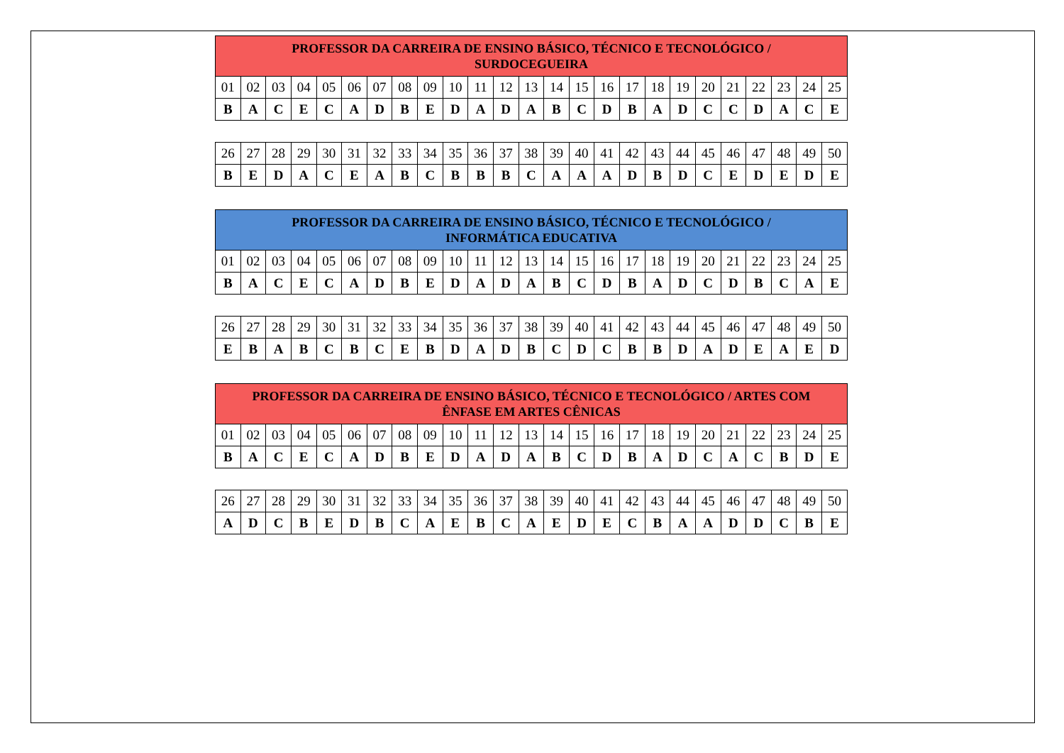| PROFESSOR DA CARREIRA DE ENSINO BÁSICO, TÉCNICO E TECNOLÓGICO / SURDOCEGUEIRA | | | | | | | | | | | | | | | | | | | | | | | | |
| --- | --- | --- | --- | --- | --- | --- | --- | --- | --- | --- | --- | --- | --- | --- | --- | --- | --- | --- | --- | --- | --- | --- | --- | --- |
| 01 | 02 | 03 | 04 | 05 | 06 | 07 | 08 | 09 | 10 | 11 | 12 | 13 | 14 | 15 | 16 | 17 | 18 | 19 | 20 | 21 | 22 | 23 | 24 | 25 |
| B | A | C | E | C | A | D | B | E | D | A | D | A | B | C | D | B | A | D | C | C | D | A | C | E |
| 26 | 27 | 28 | 29 | 30 | 31 | 32 | 33 | 34 | 35 | 36 | 37 | 38 | 39 | 40 | 41 | 42 | 43 | 44 | 45 | 46 | 47 | 48 | 49 | 50 |
| B | E | D | A | C | E | A | B | C | B | B | B | C | A | A | A | D | B | D | C | E | D | E | D | E |
| PROFESSOR DA CARREIRA DE ENSINO BÁSICO, TÉCNICO E TECNOLÓGICO / INFORMÁTICA EDUCATIVA | | | | | | | | | | | | | | | | | | | | | | | | |
| --- | --- | --- | --- | --- | --- | --- | --- | --- | --- | --- | --- | --- | --- | --- | --- | --- | --- | --- | --- | --- | --- | --- | --- | --- |
| 01 | 02 | 03 | 04 | 05 | 06 | 07 | 08 | 09 | 10 | 11 | 12 | 13 | 14 | 15 | 16 | 17 | 18 | 19 | 20 | 21 | 22 | 23 | 24 | 25 |
| B | A | C | E | C | A | D | B | E | D | A | D | A | B | C | D | B | A | D | C | D | B | C | A | E |
| 26 | 27 | 28 | 29 | 30 | 31 | 32 | 33 | 34 | 35 | 36 | 37 | 38 | 39 | 40 | 41 | 42 | 43 | 44 | 45 | 46 | 47 | 48 | 49 | 50 |
| E | B | A | B | C | B | C | E | B | D | A | D | B | C | D | C | B | B | D | A | D | E | A | E | D |
| PROFESSOR DA CARREIRA DE ENSINO BÁSICO, TÉCNICO E TECNOLÓGICO / ARTES COM ÊNFASE EM ARTES CÊNICAS | | | | | | | | | | | | | | | | | | | | | | | | |
| --- | --- | --- | --- | --- | --- | --- | --- | --- | --- | --- | --- | --- | --- | --- | --- | --- | --- | --- | --- | --- | --- | --- | --- | --- |
| 01 | 02 | 03 | 04 | 05 | 06 | 07 | 08 | 09 | 10 | 11 | 12 | 13 | 14 | 15 | 16 | 17 | 18 | 19 | 20 | 21 | 22 | 23 | 24 | 25 |
| B | A | C | E | C | A | D | B | E | D | A | D | A | B | C | D | B | A | D | C | A | C | B | D | E |
| 26 | 27 | 28 | 29 | 30 | 31 | 32 | 33 | 34 | 35 | 36 | 37 | 38 | 39 | 40 | 41 | 42 | 43 | 44 | 45 | 46 | 47 | 48 | 49 | 50 |
| A | D | C | B | E | D | B | C | A | E | B | C | A | E | D | E | C | B | A | A | D | D | C | B | E |